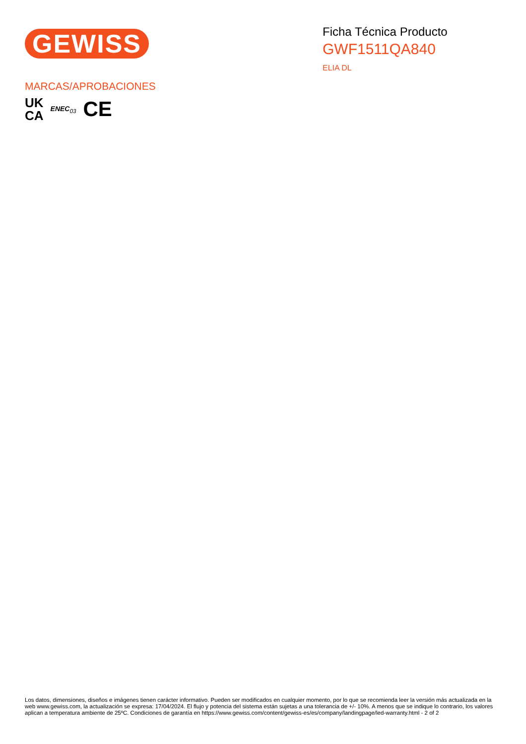GEWISS
Ficha Técnica Producto
GWF1511QA840
ELIA DL
MARCAS/APROBACIONES
UK
CA
ENEC<sub>03</sub>
CE
Los datos, dimensiones, diseños e imágenes tienen carácter informativo. Pueden ser modificados en cualquier momento, por lo que se recomienda leer la versión más actualizada en la web www.gewiss.com, la actualización se expresa: 17/04/2024. El flujo y potencia del sistema están sujetas a una tolerancia de +/- 10%. A menos que se indique lo contrario, los valores aplican a temperatura ambiente de 25ºC. Condiciones de garantía en https://www.gewiss.com/content/gewiss-es/es/company/landingpage/led-warranty.html - 2 of 2